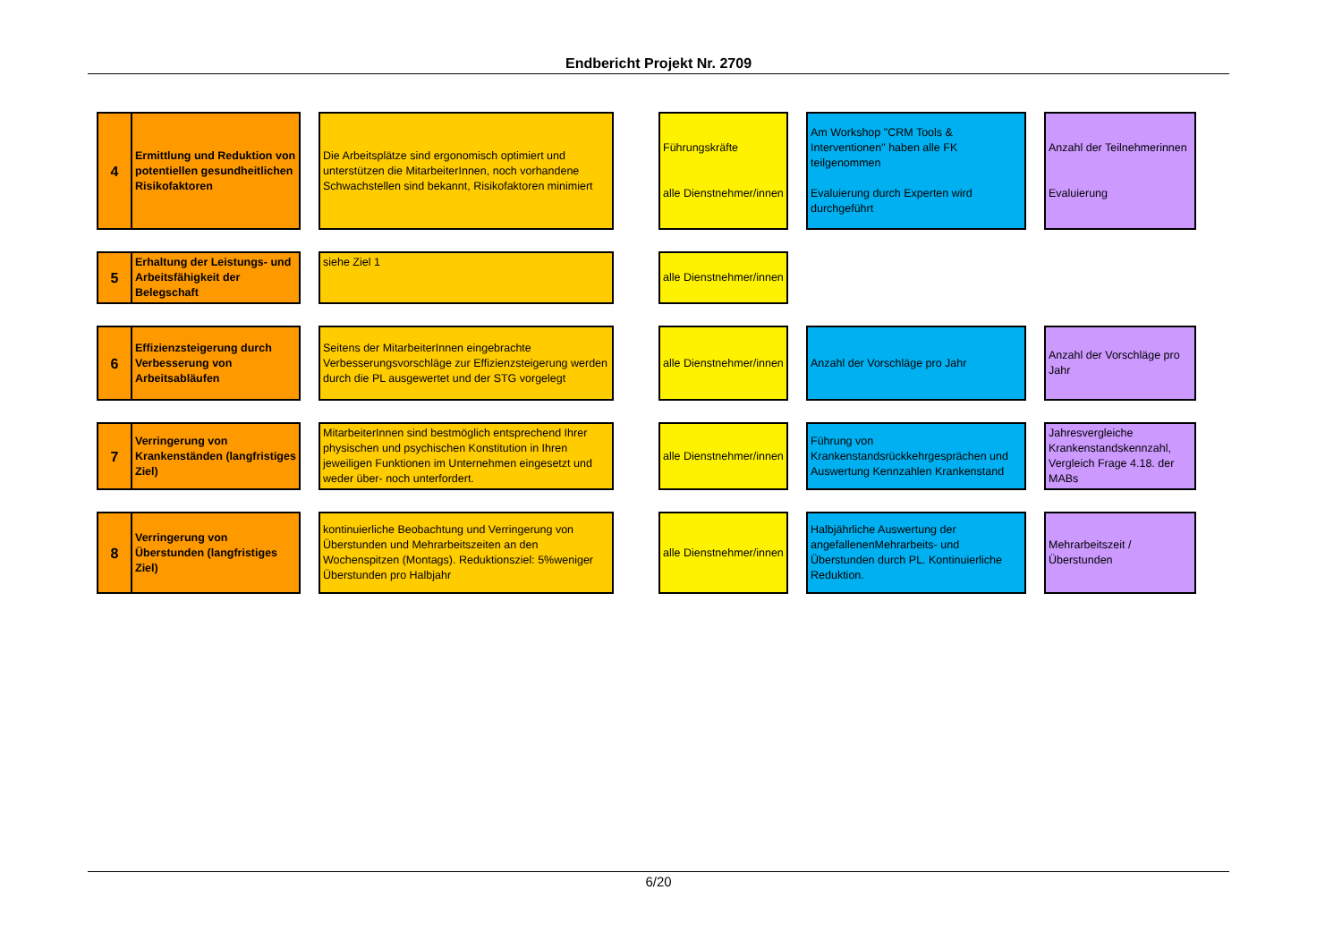Endbericht Projekt Nr. 2709
| 4 | Ermittlung und Reduktion von potentiellen gesundheitlichen Risikofaktoren | | Die Arbeitsplätze sind ergonomisch optimiert und unterstützen die MitarbeiterInnen, noch vorhandene Schwachstellen sind bekannt, Risikofaktoren minimiert | | Führungskräfte alle Dienstnehmer/innen | | Am Workshop "CRM Tools & Interventionen" haben alle FK teilgenommen Evaluierung durch Experten wird durchgeführt | | Anzahl der Teilnehmerinnen Evaluierung |
| 5 | Erhaltung der Leistungs- und Arbeitsfähigkeit der Belegschaft | | siehe Ziel 1 | | alle Dienstnehmer/innen | | | | |
| 6 | Effizienzsteigerung durch Verbesserung von Arbeitsabläufen | | Seitens der MitarbeiterInnen eingebrachte Verbesserungsvorschläge zur Effizienzsteigerung werden durch die PL ausgewertet und der STG vorgelegt | | alle Dienstnehmer/innen | | Anzahl der Vorschläge pro Jahr | | Anzahl der Vorschläge pro Jahr |
| 7 | Verringerung von Krankenständen (langfristiges Ziel) | | MitarbeiterInnen sind bestmöglich entsprechend Ihrer physischen und psychischen Konstitution in Ihren jeweiligen Funktionen im Unternehmen eingesetzt und weder über- noch unterfordert. | | alle Dienstnehmer/innen | | Führung von Krankenstandsrückkehrgesprächen und Auswertung Kennzahlen Krankenstand | | Jahresvergleiche Krankenstandskennzahl, Vergleich Frage 4.18. der MABs |
| 8 | Verringerung von Überstunden (langfristiges Ziel) | | kontinuierliche Beobachtung und Verringerung von Überstunden und Mehrarbeitszeiten an den Wochenspitzen (Montags). Reduktionsziel: 5%weniger Überstunden pro Halbjahr | | alle Dienstnehmer/innen | | Halbjährliche Auswertung der angefallenenMehrarbeits- und Überstunden durch PL. Kontinuierliche Reduktion. | | Mehrarbeitszeit / Überstunden |
6/20